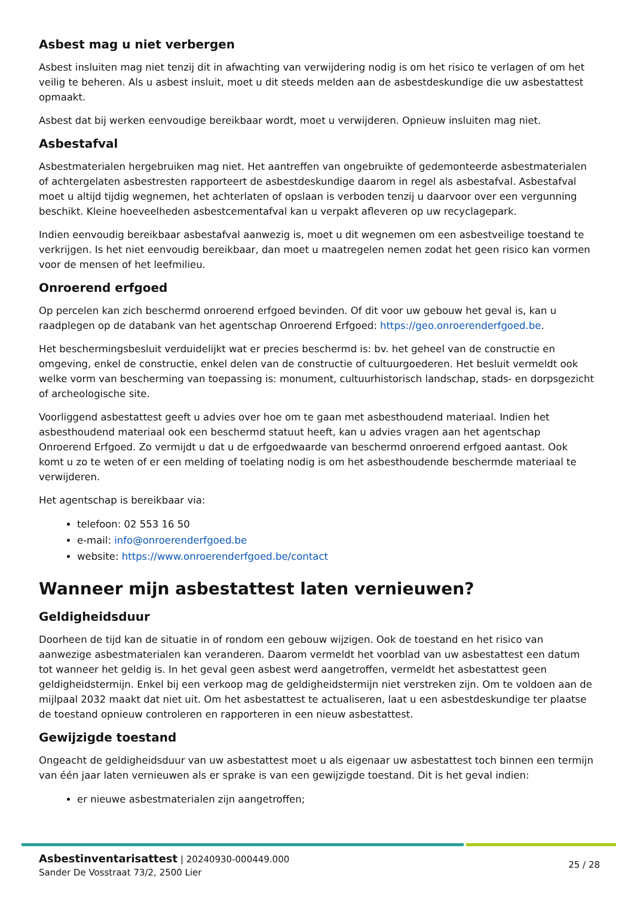Asbest mag u niet verbergen
Asbest insluiten mag niet tenzij dit in afwachting van verwijdering nodig is om het risico te verlagen of om het veilig te beheren. Als u asbest insluit, moet u dit steeds melden aan de asbestdeskundige die uw asbestattest opmaakt.
Asbest dat bij werken eenvoudige bereikbaar wordt, moet u verwijderen. Opnieuw insluiten mag niet.
Asbestafval
Asbestmaterialen hergebruiken mag niet. Het aantreffen van ongebruikte of gedemonteerde asbestmaterialen of achtergelaten asbestresten rapporteert de asbestdeskundige daarom in regel als asbestafval. Asbestafval moet u altijd tijdig wegnemen, het achterlaten of opslaan is verboden tenzij u daarvoor over een vergunning beschikt. Kleine hoeveelheden asbestcementafval kan u verpakt afleveren op uw recyclagepark.
Indien eenvoudig bereikbaar asbestafval aanwezig is, moet u dit wegnemen om een asbestveilige toestand te verkrijgen. Is het niet eenvoudig bereikbaar, dan moet u maatregelen nemen zodat het geen risico kan vormen voor de mensen of het leefmilieu.
Onroerend erfgoed
Op percelen kan zich beschermd onroerend erfgoed bevinden. Of dit voor uw gebouw het geval is, kan u raadplegen op de databank van het agentschap Onroerend Erfgoed: https://geo.onroerenderfgoed.be.
Het beschermingsbesluit verduidelijkt wat er precies beschermd is: bv. het geheel van de constructie en omgeving, enkel de constructie, enkel delen van de constructie of cultuurgoederen. Het besluit vermeldt ook welke vorm van bescherming van toepassing is: monument, cultuurhistorisch landschap, stads- en dorpsgezicht of archeologische site.
Voorliggend asbestattest geeft u advies over hoe om te gaan met asbesthoudend materiaal. Indien het asbesthoudend materiaal ook een beschermd statuut heeft, kan u advies vragen aan het agentschap Onroerend Erfgoed. Zo vermijdt u dat u de erfgoedwaarde van beschermd onroerend erfgoed aantast. Ook komt u zo te weten of er een melding of toelating nodig is om het asbesthoudende beschermde materiaal te verwijderen.
Het agentschap is bereikbaar via:
telefoon: 02 553 16 50
e-mail: info@onroerenderfgoed.be
website: https://www.onroerenderfgoed.be/contact
Wanneer mijn asbestattest laten vernieuwen?
Geldigheidsduur
Doorheen de tijd kan de situatie in of rondom een gebouw wijzigen. Ook de toestand en het risico van aanwezige asbestmaterialen kan veranderen. Daarom vermeldt het voorblad van uw asbestattest een datum tot wanneer het geldig is. In het geval geen asbest werd aangetroffen, vermeldt het asbestattest geen geldigheidstermijn. Enkel bij een verkoop mag de geldigheidstermijn niet verstreken zijn. Om te voldoen aan de mijlpaal 2032 maakt dat niet uit. Om het asbestattest te actualiseren, laat u een asbestdeskundige ter plaatse de toestand opnieuw controleren en rapporteren in een nieuw asbestattest.
Gewijzigde toestand
Ongeacht de geldigheidsduur van uw asbestattest moet u als eigenaar uw asbestattest toch binnen een termijn van één jaar laten vernieuwen als er sprake is van een gewijzigde toestand. Dit is het geval indien:
er nieuwe asbestmaterialen zijn aangetroffen;
Asbestinventarisattest | 20240930-000449.000
Sander De Vosstraat 73/2, 2500 Lier
25 / 28